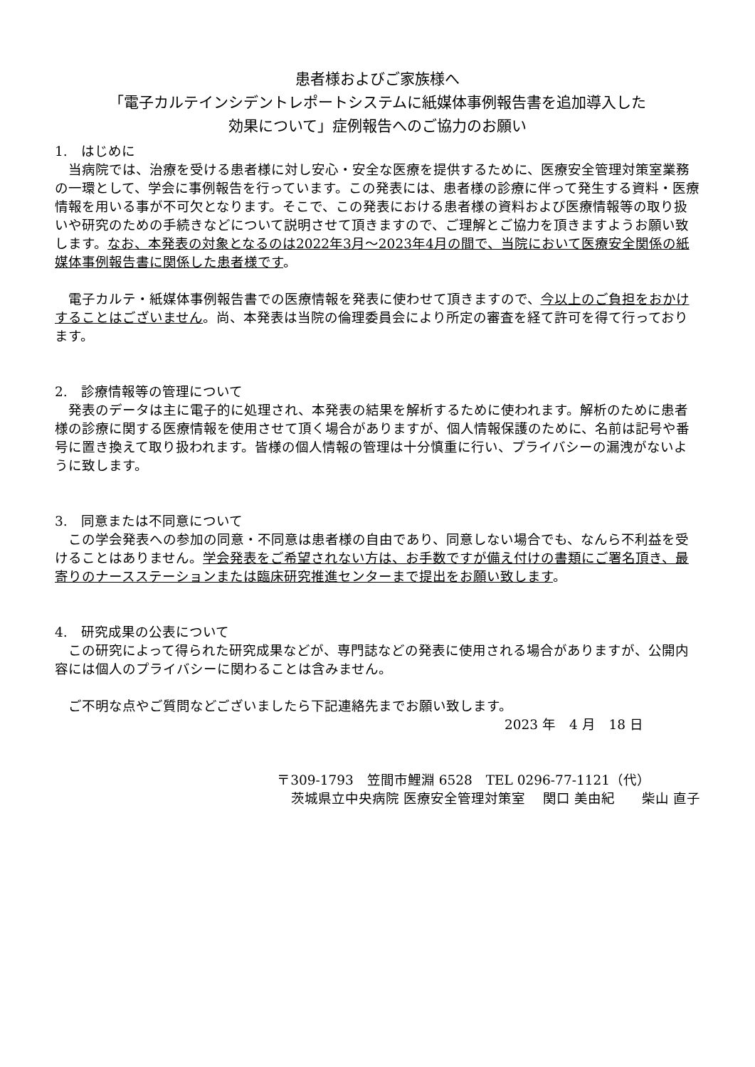患者様およびご家族様へ
「電子カルテインシデントレポートシステムに紙媒体事例報告書を追加導入した
効果について」症例報告へのご協力のお願い
1.　はじめに
当病院では、治療を受ける患者様に対し安心・安全な医療を提供するために、医療安全管理対策室業務の一環として、学会に事例報告を行っています。この発表には、患者様の診療に伴って発生する資料・医療情報を用いる事が不可欠となります。そこで、この発表における患者様の資料および医療情報等の取り扱いや研究のための手続きなどについて説明させて頂きますので、ご理解とご協力を頂きますようお願い致します。なお、本発表の対象となるのは2022年3月～2023年4月の間で、当院において医療安全関係の紙媒体事例報告書に関係した患者様です。
電子カルテ・紙媒体事例報告書での医療情報を発表に使わせて頂きますので、今以上のご負担をおかけすることはございません。尚、本発表は当院の倫理委員会により所定の審査を経て許可を得て行っております。
2.　診療情報等の管理について
発表のデータは主に電子的に処理され、本発表の結果を解析するために使われます。解析のために患者様の診療に関する医療情報を使用させて頂く場合がありますが、個人情報保護のために、名前は記号や番号に置き換えて取り扱われます。皆様の個人情報の管理は十分慎重に行い、プライバシーの漏洩がないように致します。
3.　同意または不同意について
この学会発表への参加の同意・不同意は患者様の自由であり、同意しない場合でも、なんら不利益を受けることはありません。学会発表をご希望されない方は、お手数ですが備え付けの書類にご署名頂き、最寄りのナースステーションまたは臨床研究推進センターまで提出をお願い致します。
4.　研究成果の公表について
この研究によって得られた研究成果などが、専門誌などの発表に使用される場合がありますが、公開内容には個人のプライバシーに関わることは含みません。
ご不明な点やご質問などございましたら下記連絡先までお願い致します。
2023 年　4 月　18 日
〒309-1793　笠間市鯉淵 6528　TEL 0296-77-1121（代）
茨城県立中央病院 医療安全管理対策室　 関口 美由紀　　柴山 直子